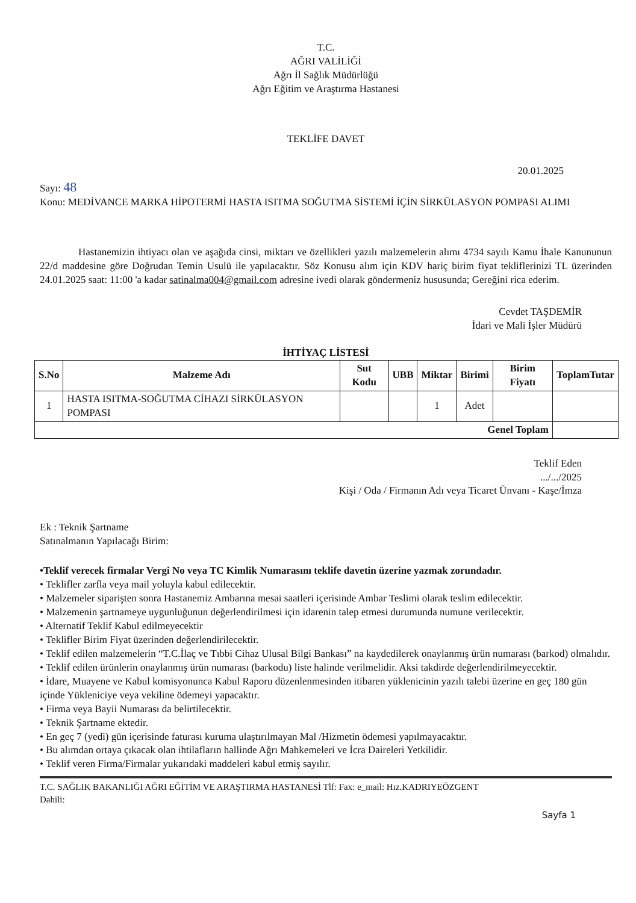T.C.
AĞRI VALİLİĞİ
Ağrı İl Sağlık Müdürlüğü
Ağrı Eğitim ve Araştırma Hastanesi
TEKLİFE DAVET
20.01.2025
Sayı: 48
Konu: MEDİVANCE MARKA HİPOTERMİ HASTA ISITMA SOĞUTMA SİSTEMİ İÇİN SİRKÜLASYON POMPASI ALIMI
Hastanemizin ihtiyacı olan ve aşağıda cinsi, miktarı ve özellikleri yazılı malzemelerin alımı 4734 sayılı Kamu İhale Kanununun 22/d maddesine göre Doğrudan Temin Usulü ile yapılacaktır. Söz Konusu alım için KDV hariç birim fiyat tekliflerinizi TL üzerinden 24.01.2025 saat: 11:00 'a kadar satinalma004@gmail.com adresine ivedi olarak göndermeniz hususunda; Gereğini rica ederim.
Cevdet TAŞDEMİR
İdari ve Mali İşler Müdürü
İHTİYAÇ LİSTESİ
| S.No | Malzeme Adı | Sut Kodu | UBB | Miktar | Birimi | Birim Fiyatı | ToplamTutar |
| --- | --- | --- | --- | --- | --- | --- | --- |
| 1 | HASTA ISITMA-SOĞUTMA CİHAZI SİRKÜLASYON POMPASI | | | 1 | Adet | | |
| Genel Toplam | | | | | | | |
Teklif Eden
.../.../2025
Kişi / Oda / Firmanın Adı veya Ticaret Ünvanı - Kaşe/İmza
Ek : Teknik Şartname
Satınalmanın Yapılacağı Birim:
•Teklif verecek firmalar Vergi No veya TC Kimlik Numarasını teklife davetin üzerine yazmak zorundadır.
• Teklifler zarfla veya mail yoluyla kabul edilecektir.
• Malzemeler siparişten sonra Hastanemiz Ambarına mesai saatleri içerisinde Ambar Teslimi olarak teslim edilecektir.
• Malzemenin şartnameye uygunluğunun değerlendirilmesi için idarenin talep etmesi durumunda numune verilecektir.
• Alternatif Teklif Kabul edilmeyecektir
• Teklifler Birim Fiyat üzerinden değerlendirilecektir.
• Teklif edilen malzemelerin “T.C.İlaç ve Tıbbi Cihaz Ulusal Bilgi Bankası” na kaydedilerek onaylanmış ürün numarası (barkod) olmalıdır.
• Teklif edilen ürünlerin onaylanmış ürün numarası (barkodu) liste halinde verilmelidir. Aksi takdirde değerlendirilmeyecektir.
• İdare, Muayene ve Kabul komisyonunca Kabul Raporu düzenlenmesinden itibaren yüklenicinin yazılı talebi üzerine en geç 180 gün içinde Yükleniciye veya vekiline ödemeyi yapacaktır.
• Firma veya Bayii Numarası da belirtilecektir.
• Teknik Şartname ektedir.
• En geç 7 (yedi) gün içerisinde faturası kuruma ulaştırılmayan Mal /Hizmetin ödemesi yapılmayacaktır.
• Bu alımdan ortaya çıkacak olan ihtilafların hallinde Ağrı Mahkemeleri ve İcra Daireleri Yetkilidir.
• Teklif veren Firma/Firmalar yukarıdaki maddeleri kabul etmiş sayılır.
T.C. SAĞLIK BAKANLIĞI AĞRI EĞİTİM VE ARAŞTIRMA HASTANESİ Tlf: Fax: e_mail: Hız.KADRIYEÖZGENT
Dahili:
Sayfa 1